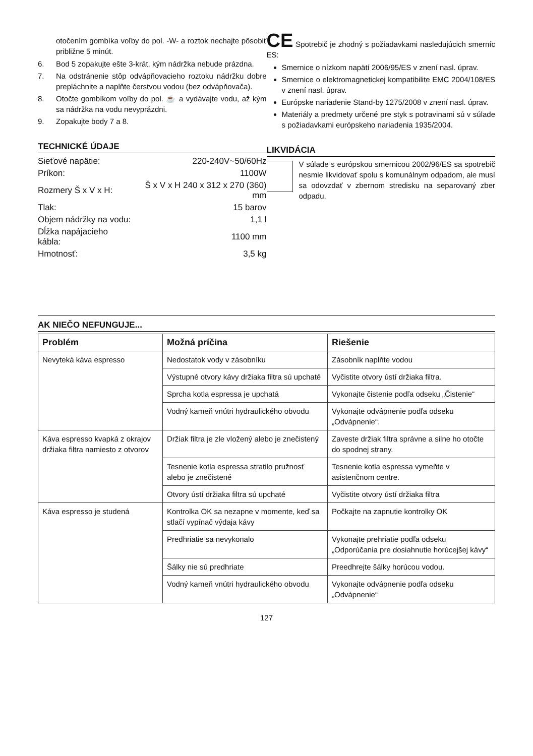otočením gombíka voľby do pol. -W- a roztok nechajte pôsobiť približne 5 minút.
6. Bod 5 zopakujte ešte 3-krát, kým nádržka nebude prázdna.
7. Na odstránenie stôp odvápňovacieho roztoku nádržku dobre prepláchnite a naplňte čerstvou vodou (bez odvápňovača).
8. Otočte gombíkom voľby do pol. ☕ a vydávajte vodu, až kým sa nádržka na vodu nevyprázdni.
9. Zopakujte body 7 a 8.
TECHNICKÉ ÚDAJE
| Sieťové napätie: | 220-240V~50/60Hz |
| Príkon: | 1100W |
| Rozmery Š x V x H: | Š x V x H 240 x 312 x 270 (360) mm |
| Tlak: | 15 barov |
| Objem nádržky na vodu: | 1,1 l |
| Dĺžka napájacieho kábla: | 1100 mm |
| Hmotnosť: | 3,5 kg |
CE Spotrebič je zhodný s požiadavkami nasledujúcich smerníc ES:
Smernice o nízkom napätí 2006/95/ES v znení nasl. úprav.
Smernice o elektromagnetickej kompatibilite EMC 2004/108/ES v znení nasl. úprav.
Európske nariadenie Stand-by 1275/2008 v znení nasl. úprav.
Materiály a predmety určené pre styk s potravinami sú v súlade s požiadavkami európskeho nariadenia 1935/2004.
LIKVIDÁCIA
V súlade s európskou smernicou 2002/96/ES sa spotrebič nesmie likvidovať spolu s komunálnym odpadom, ale musí sa odovzdať v zbernom stredisku na separovaný zber odpadu.
AK NIEČO NEFUNGUJE...
| Problém | Možná príčina | Riešenie |
| --- | --- | --- |
| Nevyteká káva espresso | Nedostatok vody v zásobníku | Zásobník naplňte vodou |
| | Výstupné otvory kávy držiaka filtra sú upchaté | Vyčistite otvory ústí držiaka filtra. |
| | Sprcha kotla espressa je upchatá | Vykonajte čistenie podľa odseku „Čistenie“ |
| | Vodný kameň vnútri hydraulického obvodu | Vykonajte odvápnenie podľa odseku „Odvápnenie“. |
| Káva espresso kvapká z okrajov držiaka filtra namiesto z otvorov | Držiak filtra je zle vložený alebo je znečistený | Zaveste držiak filtra správne a silne ho otočte do spodnej strany. |
| | Tesnenie kotla espressa stratilo pružnosť alebo je znečistené | Tesnenie kotla espressa vymeňte v asistenčnom centre. |
| | Otvory ústí držiaka filtra sú upchaté | Vyčistite otvory ústí držiaka filtra |
| Káva espresso je studená | Kontrolka OK sa nezapne v momente, keď sa stlačí vypínač výdaja kávy | Počkajte na zapnutie kontrolky OK |
| | Predhriatie sa nevykonalo | Vykonajte prehriatie podľa odseku „Odporúčania pre dosiahnutie horúcejšej kávy“ |
| | Šálky nie sú predhriate | Preedhrejte šálky horúcou vodou. |
| | Vodný kameň vnútri hydraulického obvodu | Vykonajte odvápnenie podľa odseku „Odvápnenie“ |
127